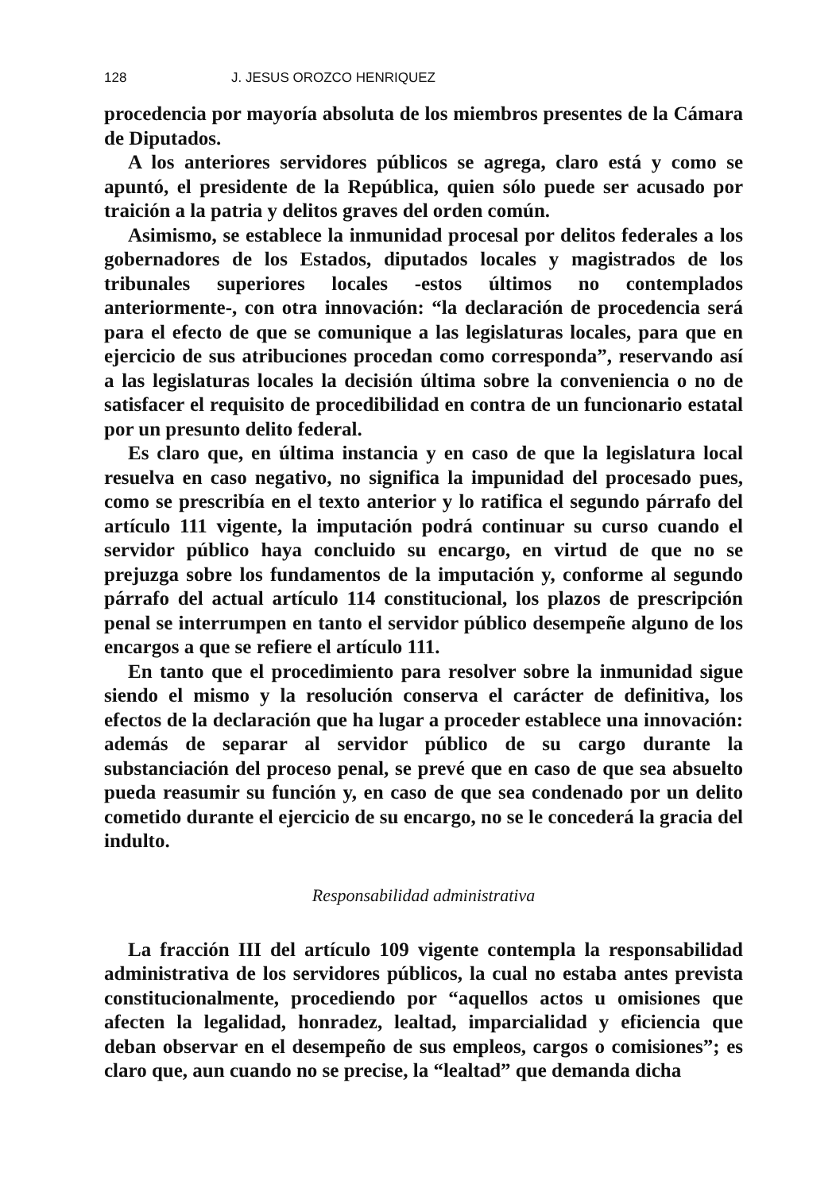128 J. JESUS OROZCO HENRIQUEZ
procedencia por mayoría absoluta de los miembros presentes de la Cámara de Diputados.
A los anteriores servidores públicos se agrega, claro está y como se apuntó, el presidente de la República, quien sólo puede ser acusado por traición a la patria y delitos graves del orden común.
Asimismo, se establece la inmunidad procesal por delitos federales a los gobernadores de los Estados, diputados locales y magistrados de los tribunales superiores locales -estos últimos no contemplados anteriormente-, con otra innovación: “la declaración de procedencia será para el efecto de que se comunique a las legislaturas locales, para que en ejercicio de sus atribuciones procedan como corresponda”, reservando así a las legislaturas locales la decisión última sobre la conveniencia o no de satisfacer el requisito de procedibilidad en contra de un funcionario estatal por un presunto delito federal.
Es claro que, en última instancia y en caso de que la legislatura local resuelva en caso negativo, no significa la impunidad del procesado pues, como se prescribía en el texto anterior y lo ratifica el segundo párrafo del artículo 111 vigente, la imputación podrá continuar su curso cuando el servidor público haya concluido su encargo, en virtud de que no se prejuzga sobre los fundamentos de la imputación y, conforme al segundo párrafo del actual artículo 114 constitucional, los plazos de prescripción penal se interrumpen en tanto el servidor público desempeñe alguno de los encargos a que se refiere el artículo 111.
En tanto que el procedimiento para resolver sobre la inmunidad sigue siendo el mismo y la resolución conserva el carácter de definitiva, los efectos de la declaración que ha lugar a proceder establece una innovación: además de separar al servidor público de su cargo durante la substanciación del proceso penal, se prevé que en caso de que sea absuelto pueda reasumir su función y, en caso de que sea condenado por un delito cometido durante el ejercicio de su encargo, no se le concederá la gracia del indulto.
Responsabilidad administrativa
La fracción III del artículo 109 vigente contempla la responsabilidad administrativa de los servidores públicos, la cual no estaba antes prevista constitucionalmente, procediendo por “aquellos actos u omisiones que afecten la legalidad, honradez, lealtad, imparcialidad y eficiencia que deban observar en el desempeño de sus empleos, cargos o comisiones”; es claro que, aun cuando no se precise, la “lealtad” que demanda dicha